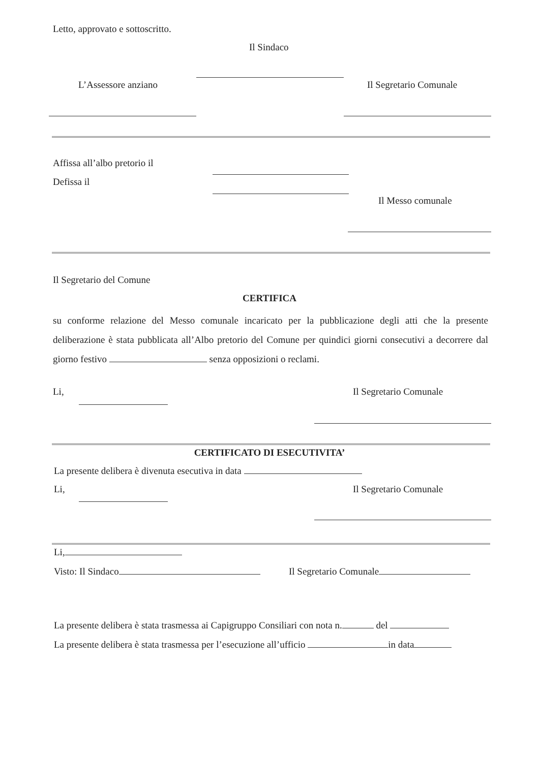Letto, approvato e sottoscritto.
Il Sindaco
L’Assessore anziano Il Segretario Comunale
Affissa all’albo pretorio il
Defissa il
Il Messo comunale
Il Segretario del Comune
CERTIFICA
su conforme relazione del Messo comunale incaricato per la pubblicazione degli atti che la presente deliberazione è stata pubblicata all’Albo pretorio del Comune per quindici giorni consecutivi a decorrere dal giorno festivo senza opposizioni o reclami.
Li, Il Segretario Comunale
CERTIFICATO DI ESECUTIVITA’
La presente delibera è divenuta esecutiva in data
Li, Il Segretario Comunale
Li,
Visto: Il Sindaco Il Segretario Comunale
La presente delibera è stata trasmessa ai Capigruppo Consiliari con nota n. del
La presente delibera è stata trasmessa per l’esecuzione all’ufficio in data